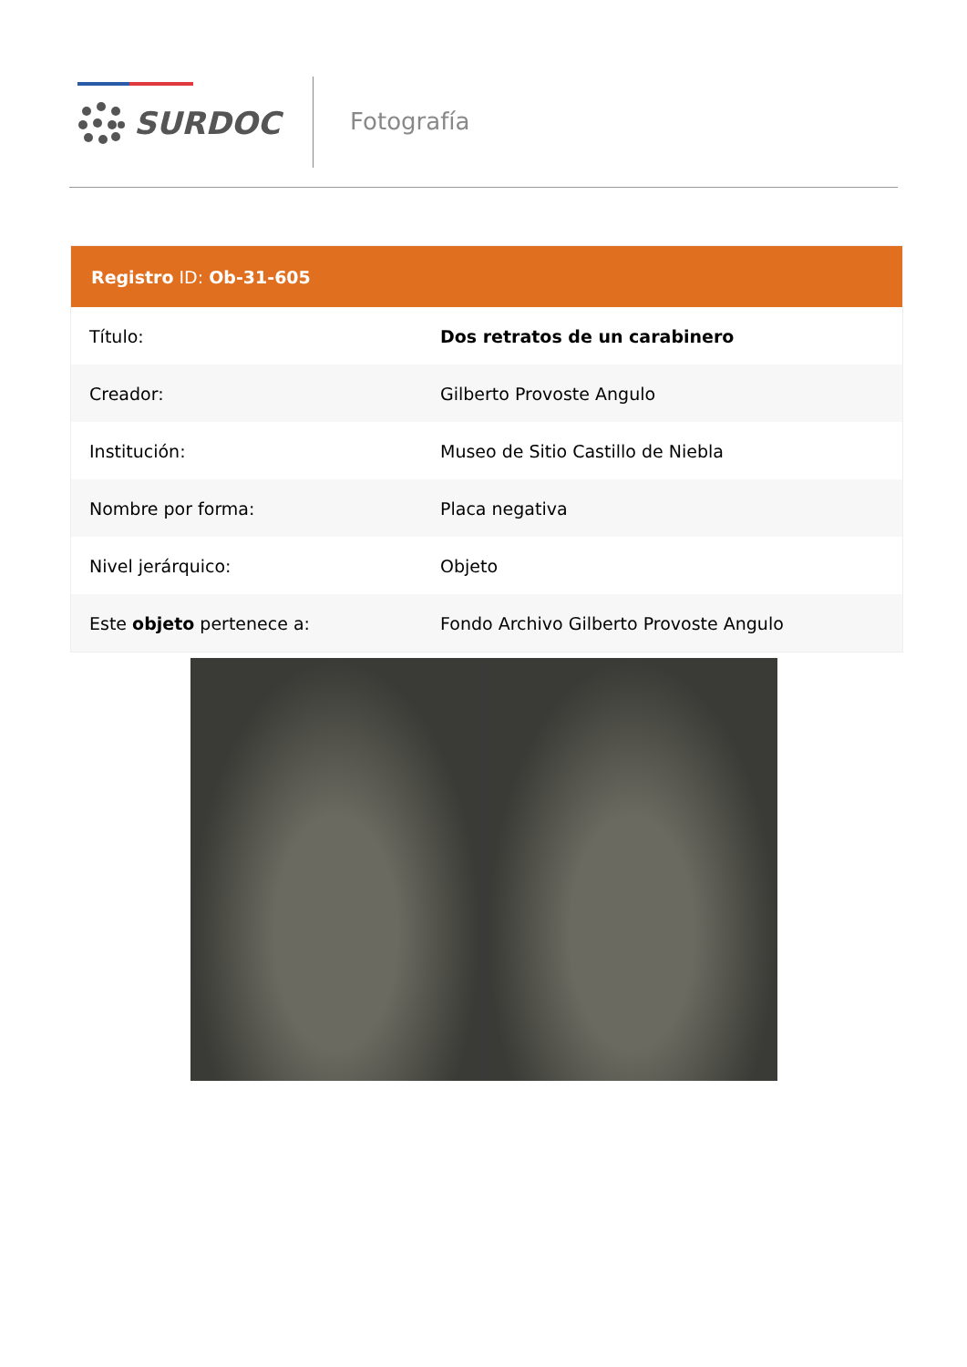SURDOC Fotografía
| Registro ID: Ob-31-605 | |
| --- | --- |
| Título: | Dos retratos de un carabinero |
| Creador: | Gilberto Provoste Angulo |
| Institución: | Museo de Sitio Castillo de Niebla |
| Nombre por forma: | Placa negativa |
| Nivel jerárquico: | Objeto |
| Este objeto pertenece a: | Fondo Archivo Gilberto Provoste Angulo |